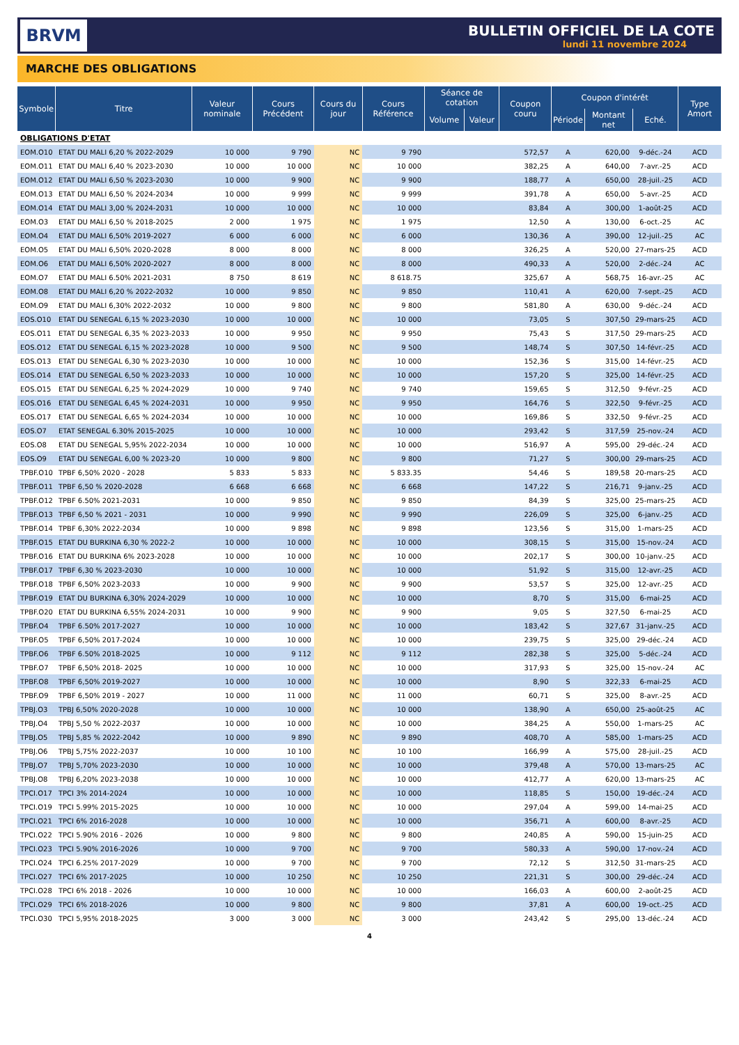BRVM
BULLETIN OFFICIEL DE LA COTE
lundi 11 novembre 2024
MARCHE DES OBLIGATIONS
| Symbole | Titre | Valeur nominale | Cours Précédent | Cours du jour | Cours Référence | Séance de cotation | | Coupon couru | Coupon d'intérêt | | | Type Amort |
| --- | --- | --- | --- | --- | --- | --- | --- | --- | --- | --- | --- | --- |
| | | | | | | Volume | Valeur | | Période | Montant net | Eché. | |
| OBLIGATIONS D'ETAT | | | | | | | | | | | | |
| EOM.O10 | ETAT DU MALI 6,20 % 2022-2029 | 10 000 | 9 790 | NC | 9 790 | | | 572,57 | A | 620,00 | 9-déc.-24 | ACD |
| EOM.O11 | ETAT DU MALI 6,40 % 2023-2030 | 10 000 | 10 000 | NC | 10 000 | | | 382,25 | A | 640,00 | 7-avr.-25 | ACD |
| EOM.O12 | ETAT DU MALI 6,50 % 2023-2030 | 10 000 | 9 900 | NC | 9 900 | | | 188,77 | A | 650,00 | 28-juil.-25 | ACD |
| EOM.O13 | ETAT DU MALI 6,50 % 2024-2034 | 10 000 | 9 999 | NC | 9 999 | | | 391,78 | A | 650,00 | 5-avr.-25 | ACD |
| EOM.O14 | ETAT DU MALI 3,00 % 2024-2031 | 10 000 | 10 000 | NC | 10 000 | | | 83,84 | A | 300,00 | 1-août-25 | ACD |
| EOM.O3 | ETAT DU MALI 6,50 % 2018-2025 | 2 000 | 1 975 | NC | 1 975 | | | 12,50 | A | 130,00 | 6-oct.-25 | AC |
| EOM.O4 | ETAT DU MALI 6,50% 2019-2027 | 6 000 | 6 000 | NC | 6 000 | | | 130,36 | A | 390,00 | 12-juil.-25 | AC |
| EOM.O5 | ETAT DU MALI 6,50% 2020-2028 | 8 000 | 8 000 | NC | 8 000 | | | 326,25 | A | 520,00 | 27-mars-25 | ACD |
| EOM.O6 | ETAT DU MALI 6,50% 2020-2027 | 8 000 | 8 000 | NC | 8 000 | | | 490,33 | A | 520,00 | 2-déc.-24 | AC |
| EOM.O7 | ETAT DU MALI 6.50% 2021-2031 | 8 750 | 8 619 | NC | 8 618.75 | | | 325,67 | A | 568,75 | 16-avr.-25 | AC |
| EOM.O8 | ETAT DU MALI 6,20 % 2022-2032 | 10 000 | 9 850 | NC | 9 850 | | | 110,41 | A | 620,00 | 7-sept.-25 | ACD |
| EOM.O9 | ETAT DU MALI 6,30% 2022-2032 | 10 000 | 9 800 | NC | 9 800 | | | 581,80 | A | 630,00 | 9-déc.-24 | ACD |
| EOS.O10 | ETAT DU SENEGAL 6,15 % 2023-2030 | 10 000 | 10 000 | NC | 10 000 | | | 73,05 | S | 307,50 | 29-mars-25 | ACD |
| EOS.O11 | ETAT DU SENEGAL 6,35 % 2023-2033 | 10 000 | 9 950 | NC | 9 950 | | | 75,43 | S | 317,50 | 29-mars-25 | ACD |
| EOS.O12 | ETAT DU SENEGAL 6,15 % 2023-2028 | 10 000 | 9 500 | NC | 9 500 | | | 148,74 | S | 307,50 | 14-févr.-25 | ACD |
| EOS.O13 | ETAT DU SENEGAL 6,30 % 2023-2030 | 10 000 | 10 000 | NC | 10 000 | | | 152,36 | S | 315,00 | 14-févr.-25 | ACD |
| EOS.O14 | ETAT DU SENEGAL 6,50 % 2023-2033 | 10 000 | 10 000 | NC | 10 000 | | | 157,20 | S | 325,00 | 14-févr.-25 | ACD |
| EOS.O15 | ETAT DU SENEGAL 6,25 % 2024-2029 | 10 000 | 9 740 | NC | 9 740 | | | 159,65 | S | 312,50 | 9-févr.-25 | ACD |
| EOS.O16 | ETAT DU SENEGAL 6,45 % 2024-2031 | 10 000 | 9 950 | NC | 9 950 | | | 164,76 | S | 322,50 | 9-févr.-25 | ACD |
| EOS.O17 | ETAT DU SENEGAL 6,65 % 2024-2034 | 10 000 | 10 000 | NC | 10 000 | | | 169,86 | S | 332,50 | 9-févr.-25 | ACD |
| EOS.O7 | ETAT SENEGAL 6.30% 2015-2025 | 10 000 | 10 000 | NC | 10 000 | | | 293,42 | S | 317,59 | 25-nov.-24 | ACD |
| EOS.O8 | ETAT DU SENEGAL 5,95% 2022-2034 | 10 000 | 10 000 | NC | 10 000 | | | 516,97 | A | 595,00 | 29-déc.-24 | ACD |
| EOS.O9 | ETAT DU SENEGAL 6,00 % 2023-20 | 10 000 | 9 800 | NC | 9 800 | | | 71,27 | S | 300,00 | 29-mars-25 | ACD |
| TPBF.O10 | TPBF 6,50% 2020 - 2028 | 5 833 | 5 833 | NC | 5 833.35 | | | 54,46 | S | 189,58 | 20-mars-25 | ACD |
| TPBF.O11 | TPBF 6,50 % 2020-2028 | 6 668 | 6 668 | NC | 6 668 | | | 147,22 | S | 216,71 | 9-janv.-25 | ACD |
| TPBF.O12 | TPBF 6.50% 2021-2031 | 10 000 | 9 850 | NC | 9 850 | | | 84,39 | S | 325,00 | 25-mars-25 | ACD |
| TPBF.O13 | TPBF 6,50 % 2021 - 2031 | 10 000 | 9 990 | NC | 9 990 | | | 226,09 | S | 325,00 | 6-janv.-25 | ACD |
| TPBF.O14 | TPBF 6,30% 2022-2034 | 10 000 | 9 898 | NC | 9 898 | | | 123,56 | S | 315,00 | 1-mars-25 | ACD |
| TPBF.O15 | ETAT DU BURKINA 6,30 % 2022-2 | 10 000 | 10 000 | NC | 10 000 | | | 308,15 | S | 315,00 | 15-nov.-24 | ACD |
| TPBF.O16 | ETAT DU BURKINA 6% 2023-2028 | 10 000 | 10 000 | NC | 10 000 | | | 202,17 | S | 300,00 | 10-janv.-25 | ACD |
| TPBF.O17 | TPBF 6,30 % 2023-2030 | 10 000 | 10 000 | NC | 10 000 | | | 51,92 | S | 315,00 | 12-avr.-25 | ACD |
| TPBF.O18 | TPBF 6,50% 2023-2033 | 10 000 | 9 900 | NC | 9 900 | | | 53,57 | S | 325,00 | 12-avr.-25 | ACD |
| TPBF.O19 | ETAT DU BURKINA 6,30% 2024-2029 | 10 000 | 10 000 | NC | 10 000 | | | 8,70 | S | 315,00 | 6-mai-25 | ACD |
| TPBF.O20 | ETAT DU BURKINA 6,55% 2024-2031 | 10 000 | 9 900 | NC | 9 900 | | | 9,05 | S | 327,50 | 6-mai-25 | ACD |
| TPBF.O4 | TPBF 6.50% 2017-2027 | 10 000 | 10 000 | NC | 10 000 | | | 183,42 | S | 327,67 | 31-janv.-25 | ACD |
| TPBF.O5 | TPBF 6,50% 2017-2024 | 10 000 | 10 000 | NC | 10 000 | | | 239,75 | S | 325,00 | 29-déc.-24 | ACD |
| TPBF.O6 | TPBF 6.50% 2018-2025 | 10 000 | 9 112 | NC | 9 112 | | | 282,38 | S | 325,00 | 5-déc.-24 | ACD |
| TPBF.O7 | TPBF 6,50% 2018- 2025 | 10 000 | 10 000 | NC | 10 000 | | | 317,93 | S | 325,00 | 15-nov.-24 | AC |
| TPBF.O8 | TPBF 6,50% 2019-2027 | 10 000 | 10 000 | NC | 10 000 | | | 8,90 | S | 322,33 | 6-mai-25 | ACD |
| TPBF.O9 | TPBF 6,50% 2019 - 2027 | 10 000 | 11 000 | NC | 11 000 | | | 60,71 | S | 325,00 | 8-avr.-25 | ACD |
| TPBJ.O3 | TPBJ 6,50% 2020-2028 | 10 000 | 10 000 | NC | 10 000 | | | 138,90 | A | 650,00 | 25-août-25 | AC |
| TPBJ.O4 | TPBJ 5,50 % 2022-2037 | 10 000 | 10 000 | NC | 10 000 | | | 384,25 | A | 550,00 | 1-mars-25 | AC |
| TPBJ.O5 | TPBJ 5,85 % 2022-2042 | 10 000 | 9 890 | NC | 9 890 | | | 408,70 | A | 585,00 | 1-mars-25 | ACD |
| TPBJ.O6 | TPBJ 5,75% 2022-2037 | 10 000 | 10 100 | NC | 10 100 | | | 166,99 | A | 575,00 | 28-juil.-25 | ACD |
| TPBJ.O7 | TPBJ 5,70% 2023-2030 | 10 000 | 10 000 | NC | 10 000 | | | 379,48 | A | 570,00 | 13-mars-25 | AC |
| TPBJ.O8 | TPBJ 6,20% 2023-2038 | 10 000 | 10 000 | NC | 10 000 | | | 412,77 | A | 620,00 | 13-mars-25 | AC |
| TPCI.O17 | TPCI 3% 2014-2024 | 10 000 | 10 000 | NC | 10 000 | | | 118,85 | S | 150,00 | 19-déc.-24 | ACD |
| TPCI.O19 | TPCI 5.99% 2015-2025 | 10 000 | 10 000 | NC | 10 000 | | | 297,04 | A | 599,00 | 14-mai-25 | ACD |
| TPCI.O21 | TPCI 6% 2016-2028 | 10 000 | 10 000 | NC | 10 000 | | | 356,71 | A | 600,00 | 8-avr.-25 | ACD |
| TPCI.O22 | TPCI 5.90% 2016 - 2026 | 10 000 | 9 800 | NC | 9 800 | | | 240,85 | A | 590,00 | 15-juin-25 | ACD |
| TPCI.O23 | TPCI 5.90% 2016-2026 | 10 000 | 9 700 | NC | 9 700 | | | 580,33 | A | 590,00 | 17-nov.-24 | ACD |
| TPCI.O24 | TPCI 6.25% 2017-2029 | 10 000 | 9 700 | NC | 9 700 | | | 72,12 | S | 312,50 | 31-mars-25 | ACD |
| TPCI.O27 | TPCI 6% 2017-2025 | 10 000 | 10 250 | NC | 10 250 | | | 221,31 | S | 300,00 | 29-déc.-24 | ACD |
| TPCI.O28 | TPCI 6% 2018 - 2026 | 10 000 | 10 000 | NC | 10 000 | | | 166,03 | A | 600,00 | 2-août-25 | ACD |
| TPCI.O29 | TPCI 6% 2018-2026 | 10 000 | 9 800 | NC | 9 800 | | | 37,81 | A | 600,00 | 19-oct.-25 | ACD |
| TPCI.O30 | TPCI 5,95% 2018-2025 | 3 000 | 3 000 | NC | 3 000 | | | 243,42 | S | 295,00 | 13-déc.-24 | ACD |
4